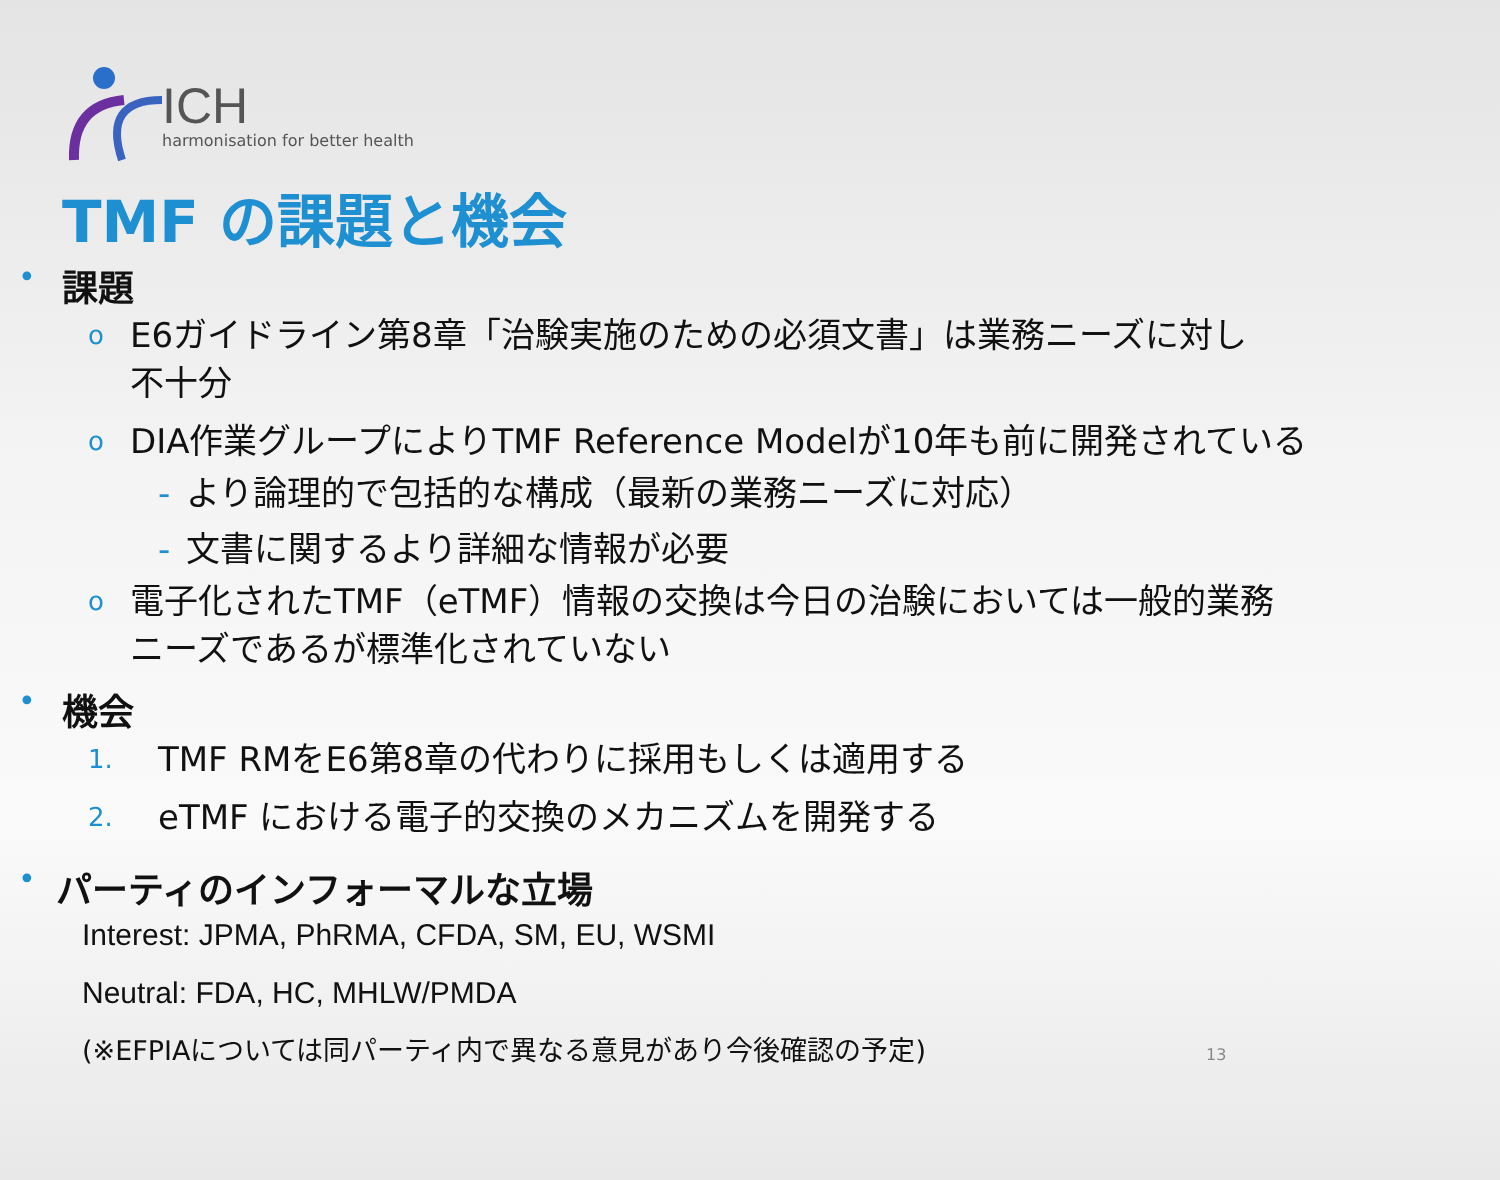ICH
harmonisation for better health
TMF の課題と機会
•
課題
o
E6ガイドライン第8章「治験実施のための必須文書」は業務ニーズに対し
不十分
o
DIA作業グループによりTMF Reference Modelが10年も前に開発されている
- より論理的で包括的な構成（最新の業務ニーズに対応）
- 文書に関するより詳細な情報が必要
o
電子化されたTMF（eTMF）情報の交換は今日の治験においては一般的業務
ニーズであるが標準化されていない
•
機会
1.
TMF RMをE6第8章の代わりに採用もしくは適用する
2.
eTMF における電子的交換のメカニズムを開発する
•
パーティのインフォーマルな立場
Interest: JPMA, PhRMA, CFDA, SM, EU, WSMI
Neutral: FDA, HC, MHLW/PMDA
(※EFPIAについては同パーティ内で異なる意見があり今後確認の予定) 13